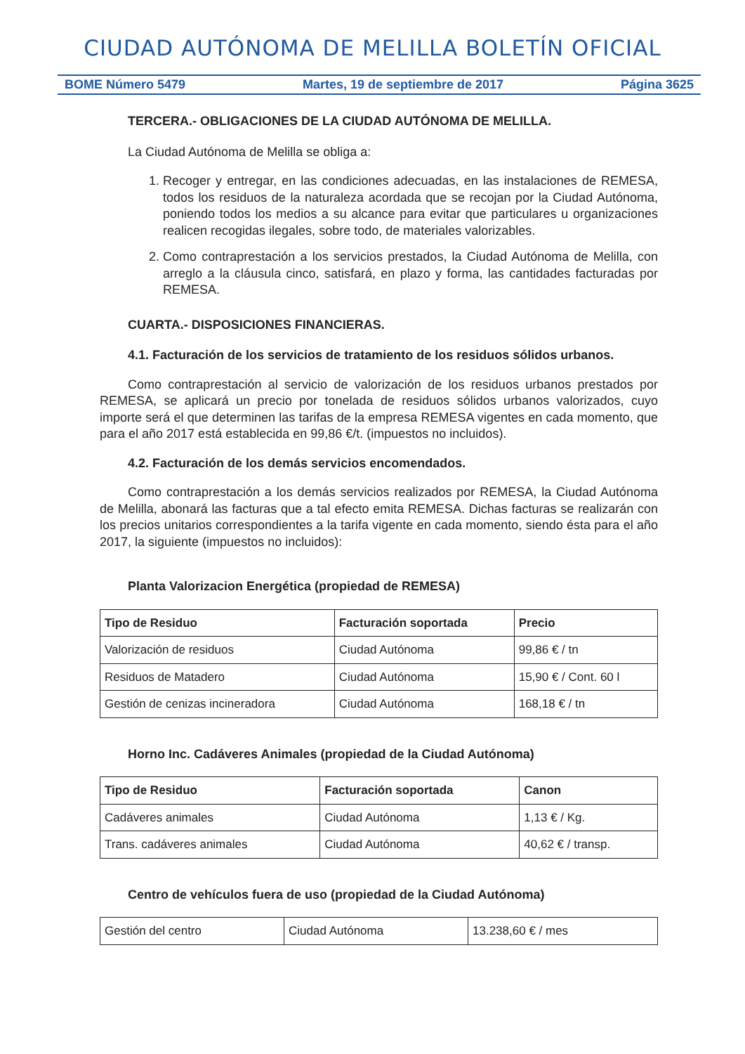CIUDAD AUTÓNOMA DE MELILLA BOLETÍN OFICIAL
BOME Número 5479 Martes, 19 de septiembre de 2017 Página 3625
TERCERA.- OBLIGACIONES DE LA CIUDAD AUTÓNOMA DE MELILLA.
La Ciudad Autónoma de Melilla se obliga a:
1. Recoger y entregar, en las condiciones adecuadas, en las instalaciones de REMESA, todos los residuos de la naturaleza acordada que se recojan por la Ciudad Autónoma, poniendo todos los medios a su alcance para evitar que particulares u organizaciones realicen recogidas ilegales, sobre todo, de materiales valorizables.
2. Como contraprestación a los servicios prestados, la Ciudad Autónoma de Melilla, con arreglo a la cláusula cinco, satisfará, en plazo y forma, las cantidades facturadas por REMESA.
CUARTA.- DISPOSICIONES FINANCIERAS.
4.1. Facturación de los servicios de tratamiento de los residuos sólidos urbanos.
Como contraprestación al servicio de valorización de los residuos urbanos prestados por REMESA, se aplicará un precio por tonelada de residuos sólidos urbanos valorizados, cuyo importe será el que determinen las tarifas de la empresa REMESA vigentes en cada momento, que para el año 2017 está establecida en 99,86 €/t. (impuestos no incluidos).
4.2. Facturación de los demás servicios encomendados.
Como contraprestación a los demás servicios realizados por REMESA, la Ciudad Autónoma de Melilla, abonará las facturas que a tal efecto emita REMESA. Dichas facturas se realizarán con los precios unitarios correspondientes a la tarifa vigente en cada momento, siendo ésta para el año 2017, la siguiente (impuestos no incluidos):
Planta Valorizacion Energética (propiedad de REMESA)
| Tipo de Residuo | Facturación soportada | Precio |
| --- | --- | --- |
| Valorización de residuos | Ciudad Autónoma | 99,86 € / tn |
| Residuos de Matadero | Ciudad Autónoma | 15,90 € / Cont. 60 l |
| Gestión de cenizas incineradora | Ciudad Autónoma | 168,18 € / tn |
Horno Inc. Cadáveres Animales (propiedad de la Ciudad Autónoma)
| Tipo de Residuo | Facturación soportada | Canon |
| --- | --- | --- |
| Cadáveres animales | Ciudad Autónoma | 1,13 € / Kg. |
| Trans. cadáveres animales | Ciudad Autónoma | 40,62 € / transp. |
Centro de vehículos fuera de uso (propiedad de la Ciudad Autónoma)
| Gestión del centro | Ciudad Autónoma | 13.238,60 € / mes |